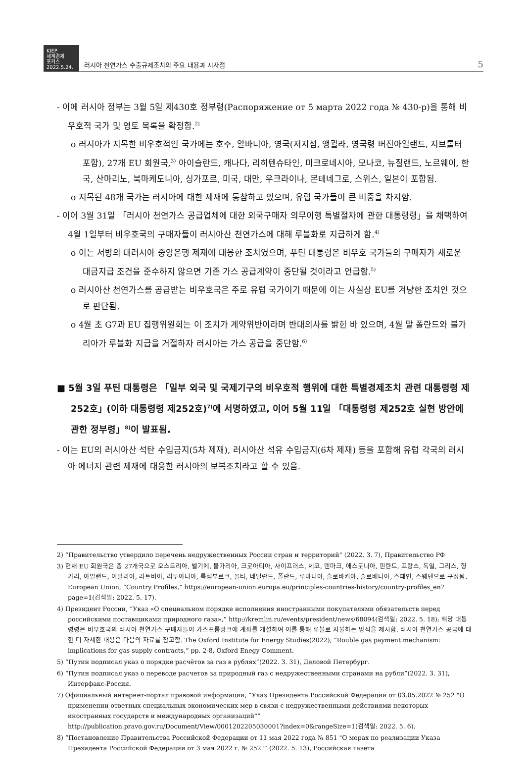KIEP
세계경제
포커스
2022.5.24.
러시아 천연가스 수출규제조치의 주요 내용과 시사점
5
- 이에 러시아 정부는 3월 5일 제430호 정부령(Распоряжение от 5 марта 2022 года № 430-р)을 통해 비우호적 국가 및 영토 목록을 확정함.<sup>2)</sup>
o 러시아가 지목한 비우호적인 국가에는 호주, 알바니아, 영국(저지섬, 앵귈라, 영국령 버진아일랜드, 지브롤터 포함), 27개 EU 회원국,<sup>3)</sup> 아이슬란드, 캐나다, 리히텐슈타인, 미크로네시아, 모나코, 뉴질랜드, 노르웨이, 한국, 산마리노, 북마케도니아, 싱가포르, 미국, 대만, 우크라이나, 몬테네그로, 스위스, 일본이 포함됨.
o 지목된 48개 국가는 러시아에 대한 제재에 동참하고 있으며, 유럽 국가들이 큰 비중을 차지함.
- 이어 3월 31일 「러시아 천연가스 공급업체에 대한 외국구매자 의무이행 특별절차에 관한 대통령령」을 채택하여 4월 1일부터 비우호국의 구매자들이 러시아산 천연가스에 대해 루블화로 지급하게 함.<sup>4)</sup>
o 이는 서방의 대러시아 중앙은행 제재에 대응한 조치였으며, 푸틴 대통령은 비우호 국가들의 구매자가 새로운 대금지급 조건을 준수하지 않으면 기존 가스 공급계약이 중단될 것이라고 언급함.<sup>5)</sup>
o 러시아산 천연가스를 공급받는 비우호국은 주로 유럽 국가이기 때문에 이는 사실상 EU를 겨냥한 조치인 것으로 판단됨.
o 4월 초 G7과 EU 집행위원회는 이 조치가 계약위반이라며 반대의사를 밝힌 바 있으며, 4월 말 폴란드와 불가리아가 루블화 지급을 거절하자 러시아는 가스 공급을 중단함.<sup>6)</sup>
■ 5월 3일 푸틴 대통령은 「일부 외국 및 국제기구의 비우호적 행위에 대한 특별경제조치 관련 대통령령 제252호」(이하 대통령령 제252호)<sup>7)</sup>에 서명하였고, 이어 5월 11일 「대통령령 제252호 실현 방안에 관한 정부령」<sup>8)</sup>이 발표됨.
- 이는 EU의 러시아산 석탄 수입금지(5차 제재), 러시아산 석유 수입금지(6차 제재) 등을 포함해 유럽 각국의 러시아 에너지 관련 제재에 대응한 러시아의 보복조치라고 할 수 있음.
2) “Правительство утвердило перечень недружественных России стран и территорий” (2022. 3. 7), Правительство РФ
3) 현재 EU 회원국은 총 27개국으로 오스트리아, 벨기에, 불가리아, 크로아티아, 사이프러스, 체코, 덴마크, 에스토니아, 핀란드, 프랑스, 독일, 그리스, 헝가리, 아일랜드, 이탈리아, 라트비아, 리투아니아, 룩셈부르크, 몰타, 네덜란드, 폴란드, 루마니아, 슬로바키아, 슬로베니아, 스페인, 스웨덴으로 구성됨. European Union, “Country Profiles,” https://european-union.europa.eu/principles-countries-history/country-profiles_en?page=1(검색일: 2022. 5. 17).
4) Президент России, “Указ «О специальном порядке исполнения иностранными покупателями обязательств перед российскими поставщиками природного газа»,” http://kremlin.ru/events/president/news/68094(검색일: 2022. 5. 18); 해당 대통령령은 비우호국의 러시아 천연가스 구매자들이 가즈프롬방크에 계좌를 개설하여 이를 통해 루블로 지불하는 방식을 제시함. 러시아 천연가스 공급에 대한 더 자세한 내용은 다음의 자료를 참고함. The Oxford Institute for Energy Studies(2022), “Rouble gas payment mechanism: implications for gas supply contracts,” pp. 2-8, Oxford Enegy Comment.
5) “Путин подписал указ о порядке расчётов за газ в рублях”(2022. 3. 31), Деловой Петербург.
6) “Путин подписал указ о переводе расчетов за природный газ с недружественными странами на рубли”(2022. 3. 31), Интерфакс-Россия.
7) Официальный интернет-портал правовой информации, “Указ Президента Российской Федерации от 03.05.2022 № 252 "О применении ответных специальных экономических мер в связи с недружественными действиями некоторых иностранных государств и международных организаций"” http://publication.pravo.gov.ru/Document/View/0001202205030001?index=0&rangeSize=1(검색일: 2022. 5. 6).
8) “Постановление Правительства Российской Федерации от 11 мая 2022 года № 851 "О мерах по реализации Указа Президента Российской Федерации от 3 мая 2022 г. № 252"” (2022. 5. 13), Российская газета